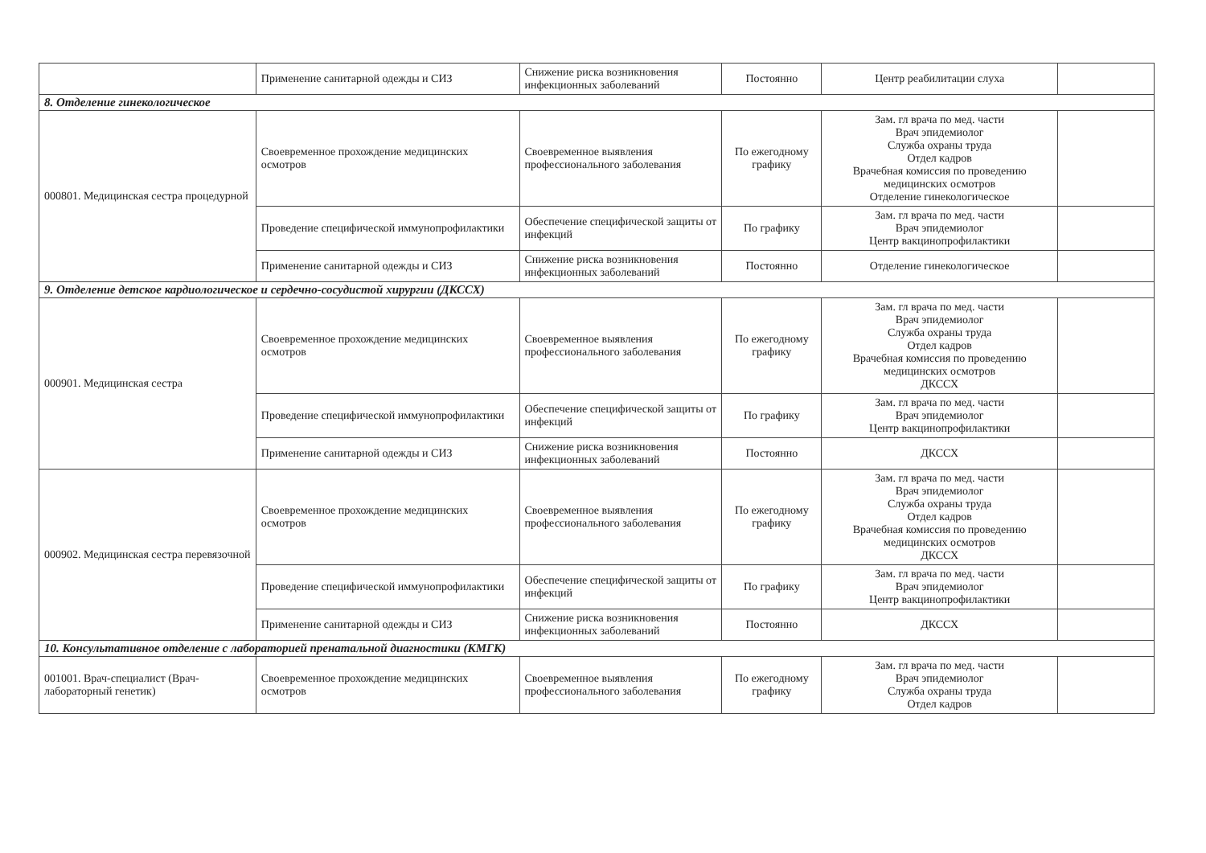| | Применение санитарной одежды и СИЗ | Снижение риска возникновения инфекционных заболеваний | Постоянно | Центр реабилитации слуха | |
| 8. Отделение гинекологическое | | | | | |
| 000801. Медицинская сестра процедурной | Своевременное прохождение медицинских осмотров | Своевременное выявления профессионального заболевания | По ежегодному графику | Зам. гл врача по мед. части Врач эпидемиолог Служба охраны труда Отдел кадров Врачебная комиссия по проведению медицинских осмотров Отделение гинекологическое | |
| | Проведение специфической иммунопрофилактики | Обеспечение специфической защиты от инфекций | По графику | Зам. гл врача по мед. части Врач эпидемиолог Центр вакцинопрофилактики | |
| | Применение санитарной одежды и СИЗ | Снижение риска возникновения инфекционных заболеваний | Постоянно | Отделение гинекологическое | |
| 9. Отделение детское кардиологическое и сердечно-сосудистой хирургии (ДКССХ) | | | | | |
| 000901. Медицинская сестра | Своевременное прохождение медицинских осмотров | Своевременное выявления профессионального заболевания | По ежегодному графику | Зам. гл врача по мед. части Врач эпидемиолог Служба охраны труда Отдел кадров Врачебная комиссия по проведению медицинских осмотров ДКССХ | |
| | Проведение специфической иммунопрофилактики | Обеспечение специфической защиты от инфекций | По графику | Зам. гл врача по мед. части Врач эпидемиолог Центр вакцинопрофилактики | |
| | Применение санитарной одежды и СИЗ | Снижение риска возникновения инфекционных заболеваний | Постоянно | ДКССХ | |
| 000902. Медицинская сестра перевязочной | Своевременное прохождение медицинских осмотров | Своевременное выявления профессионального заболевания | По ежегодному графику | Зам. гл врача по мед. части Врач эпидемиолог Служба охраны труда Отдел кадров Врачебная комиссия по проведению медицинских осмотров ДКССХ | |
| | Проведение специфической иммунопрофилактики | Обеспечение специфической защиты от инфекций | По графику | Зам. гл врача по мед. части Врач эпидемиолог Центр вакцинопрофилактики | |
| | Применение санитарной одежды и СИЗ | Снижение риска возникновения инфекционных заболеваний | Постоянно | ДКССХ | |
| 10. Консультативное отделение с лабораторией пренатальной диагностики (КМГК) | | | | | |
| 001001. Врач-специалист (Врач-лабораторный генетик) | Своевременное прохождение медицинских осмотров | Своевременное выявления профессионального заболевания | По ежегодному графику | Зам. гл врача по мед. части Врач эпидемиолог Служба охраны труда Отдел кадров | |